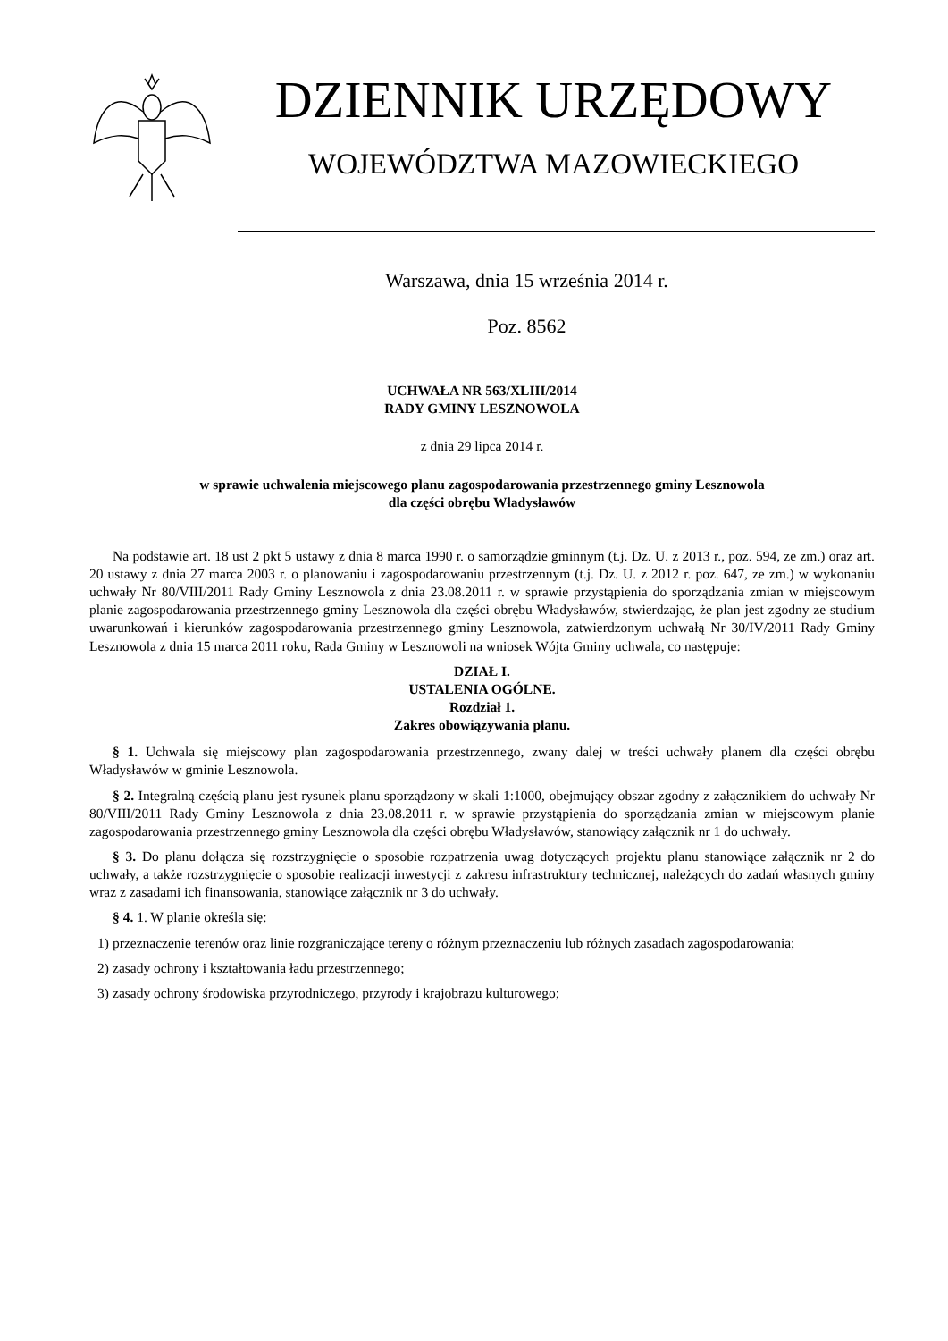DZIENNIK URZĘDOWY
WOJEWÓDZTWA MAZOWIECKIEGO
Warszawa, dnia 15 września 2014 r.
Poz. 8562
UCHWAŁA NR 563/XLIII/2014
RADY GMINY LESZNOWOLA
z dnia 29 lipca 2014 r.
w sprawie uchwalenia miejscowego planu zagospodarowania przestrzennego gminy Lesznowola
dla części obrębu Władysławów
Na podstawie art. 18 ust 2 pkt 5 ustawy z dnia 8 marca 1990 r. o samorządzie gminnym (t.j. Dz. U. z 2013 r., poz. 594, ze zm.) oraz art. 20 ustawy z dnia 27 marca 2003 r. o planowaniu i zagospodarowaniu przestrzennym (t.j. Dz. U. z 2012 r. poz. 647, ze zm.) w wykonaniu uchwały Nr 80/VIII/2011 Rady Gminy Lesznowola z dnia 23.08.2011 r. w sprawie przystąpienia do sporządzania zmian w miejscowym planie zagospodarowania przestrzennego gminy Lesznowola dla części obrębu Władysławów, stwierdzając, że plan jest zgodny ze studium uwarunkowań i kierunków zagospodarowania przestrzennego gminy Lesznowola, zatwierdzonym uchwałą Nr 30/IV/2011 Rady Gminy Lesznowola z dnia 15 marca 2011 roku, Rada Gminy w Lesznowoli na wniosek Wójta Gminy uchwala, co następuje:
DZIAŁ I.
USTALENIA OGÓLNE.
Rozdział 1.
Zakres obowiązywania planu.
§ 1. Uchwala się miejscowy plan zagospodarowania przestrzennego, zwany dalej w treści uchwały planem dla części obrębu Władysławów w gminie Lesznowola.
§ 2. Integralną częścią planu jest rysunek planu sporządzony w skali 1:1000, obejmujący obszar zgodny z załącznikiem do uchwały Nr 80/VIII/2011 Rady Gminy Lesznowola z dnia 23.08.2011 r. w sprawie przystąpienia do sporządzania zmian w miejscowym planie zagospodarowania przestrzennego gminy Lesznowola dla części obrębu Władysławów, stanowiący załącznik nr 1 do uchwały.
§ 3. Do planu dołącza się rozstrzygnięcie o sposobie rozpatrzenia uwag dotyczących projektu planu stanowiące załącznik nr 2 do uchwały, a także rozstrzygnięcie o sposobie realizacji inwestycji z zakresu infrastruktury technicznej, należących do zadań własnych gminy wraz z zasadami ich finansowania, stanowiące załącznik nr 3 do uchwały.
§ 4. 1. W planie określa się:
1) przeznaczenie terenów oraz linie rozgraniczające tereny o różnym przeznaczeniu lub różnych zasadach zagospodarowania;
2) zasady ochrony i kształtowania ładu przestrzennego;
3) zasady ochrony środowiska przyrodniczego, przyrody i krajobrazu kulturowego;